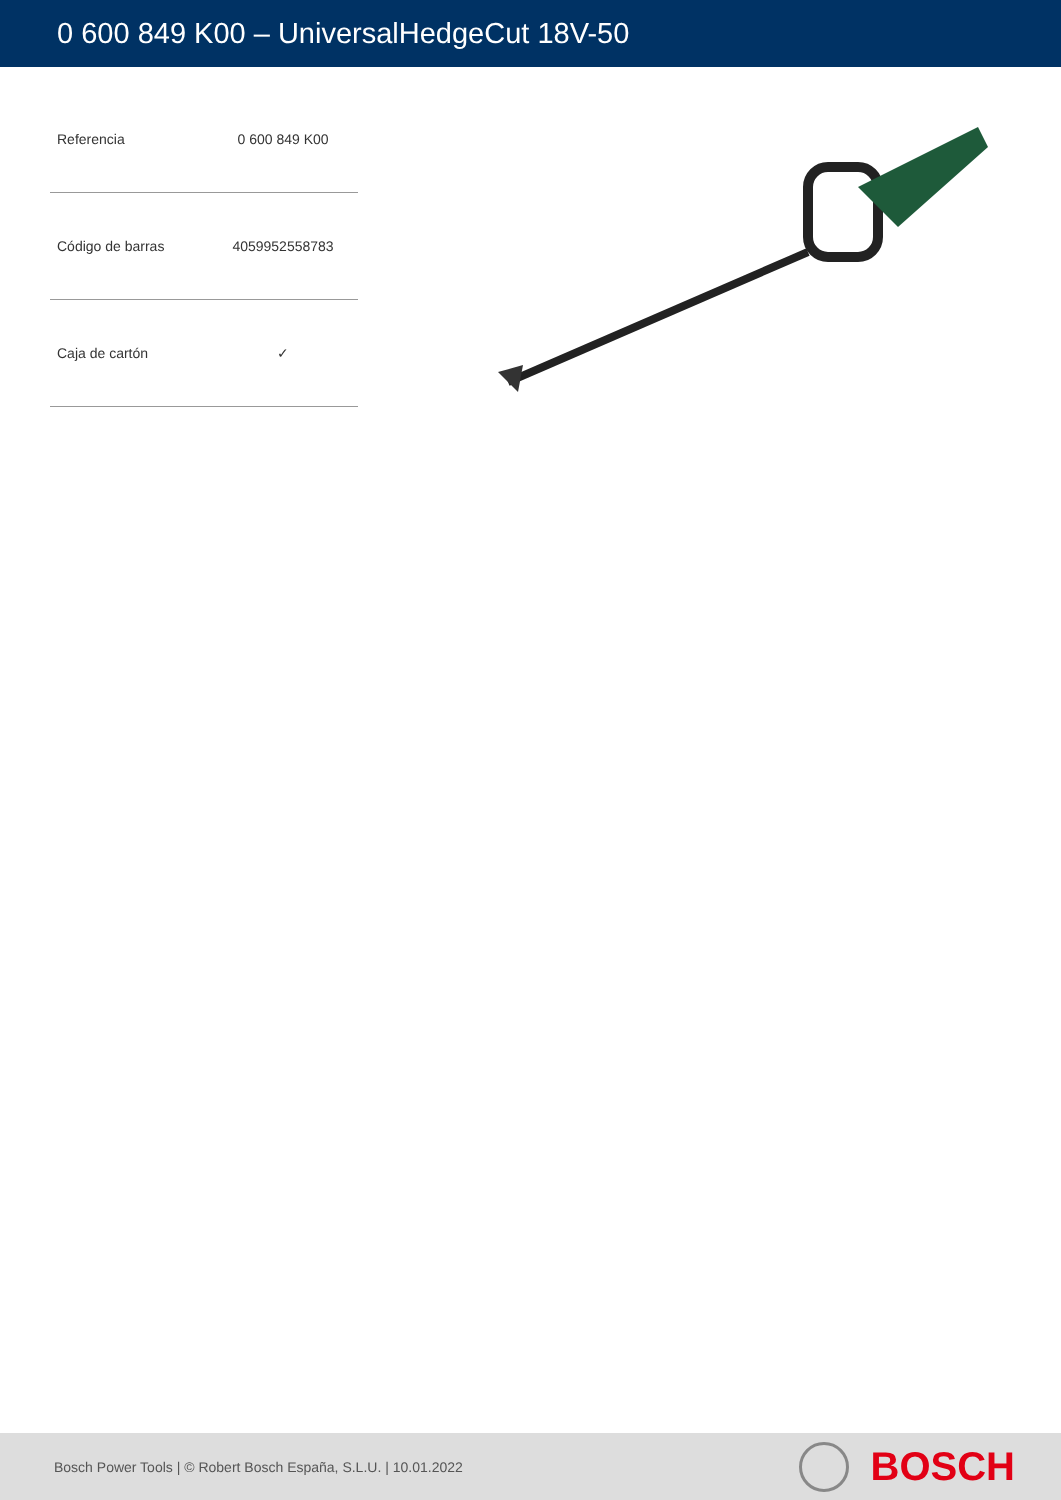0 600 849 K00 – UniversalHedgeCut 18V-50
| Referencia | 0 600 849 K00 |
| Código de barras | 4059952558783 |
| Caja de cartón | ✓ |
Bosch Power Tools | © Robert Bosch España, S.L.U. | 10.01.2022
BOSCH